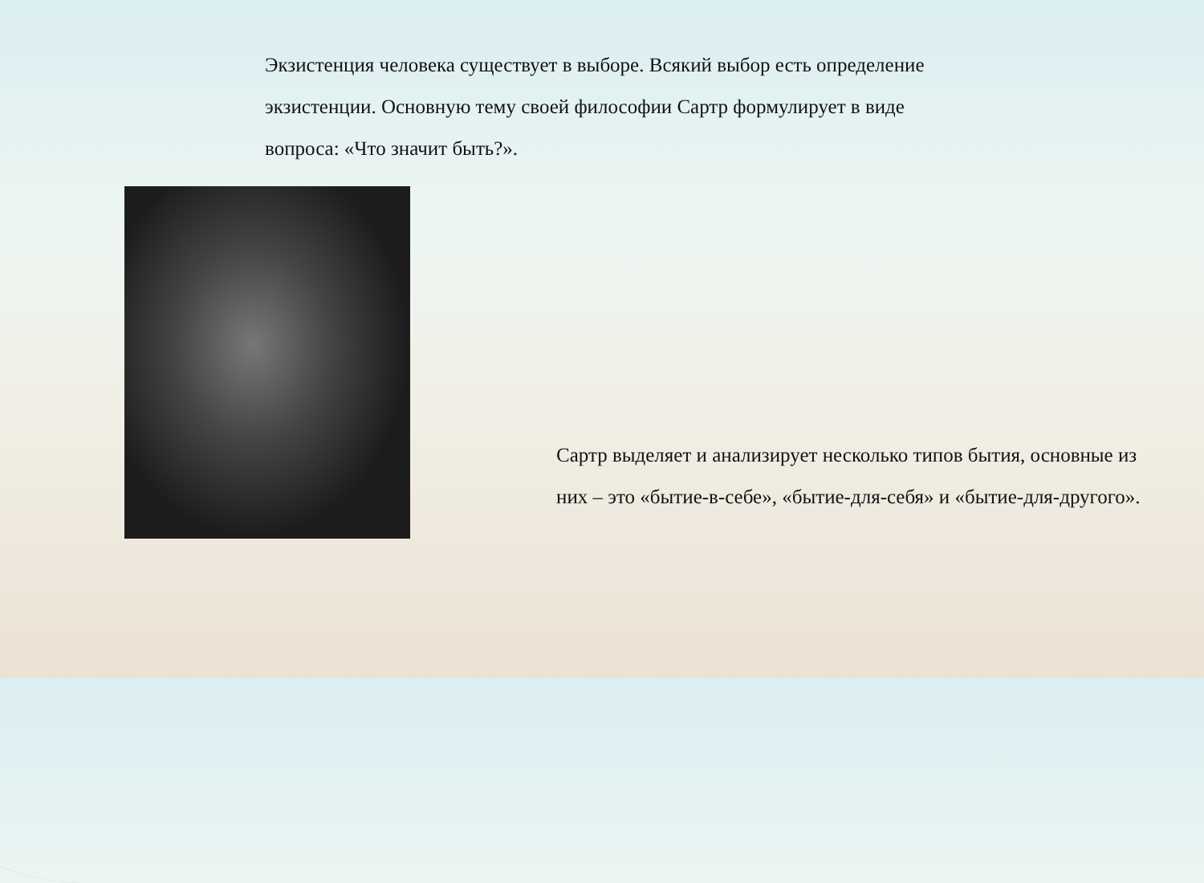Экзистенция человека существует в выборе. Всякий выбор есть определение экзистенции. Основную тему своей философии Сартр формулирует в виде вопроса: «Что значит быть?».
Сартр выделяет и анализирует несколько типов бытия, основные из них – это «бытие-в-себе», «бытие-для-себя» и «бытие-для-другого».